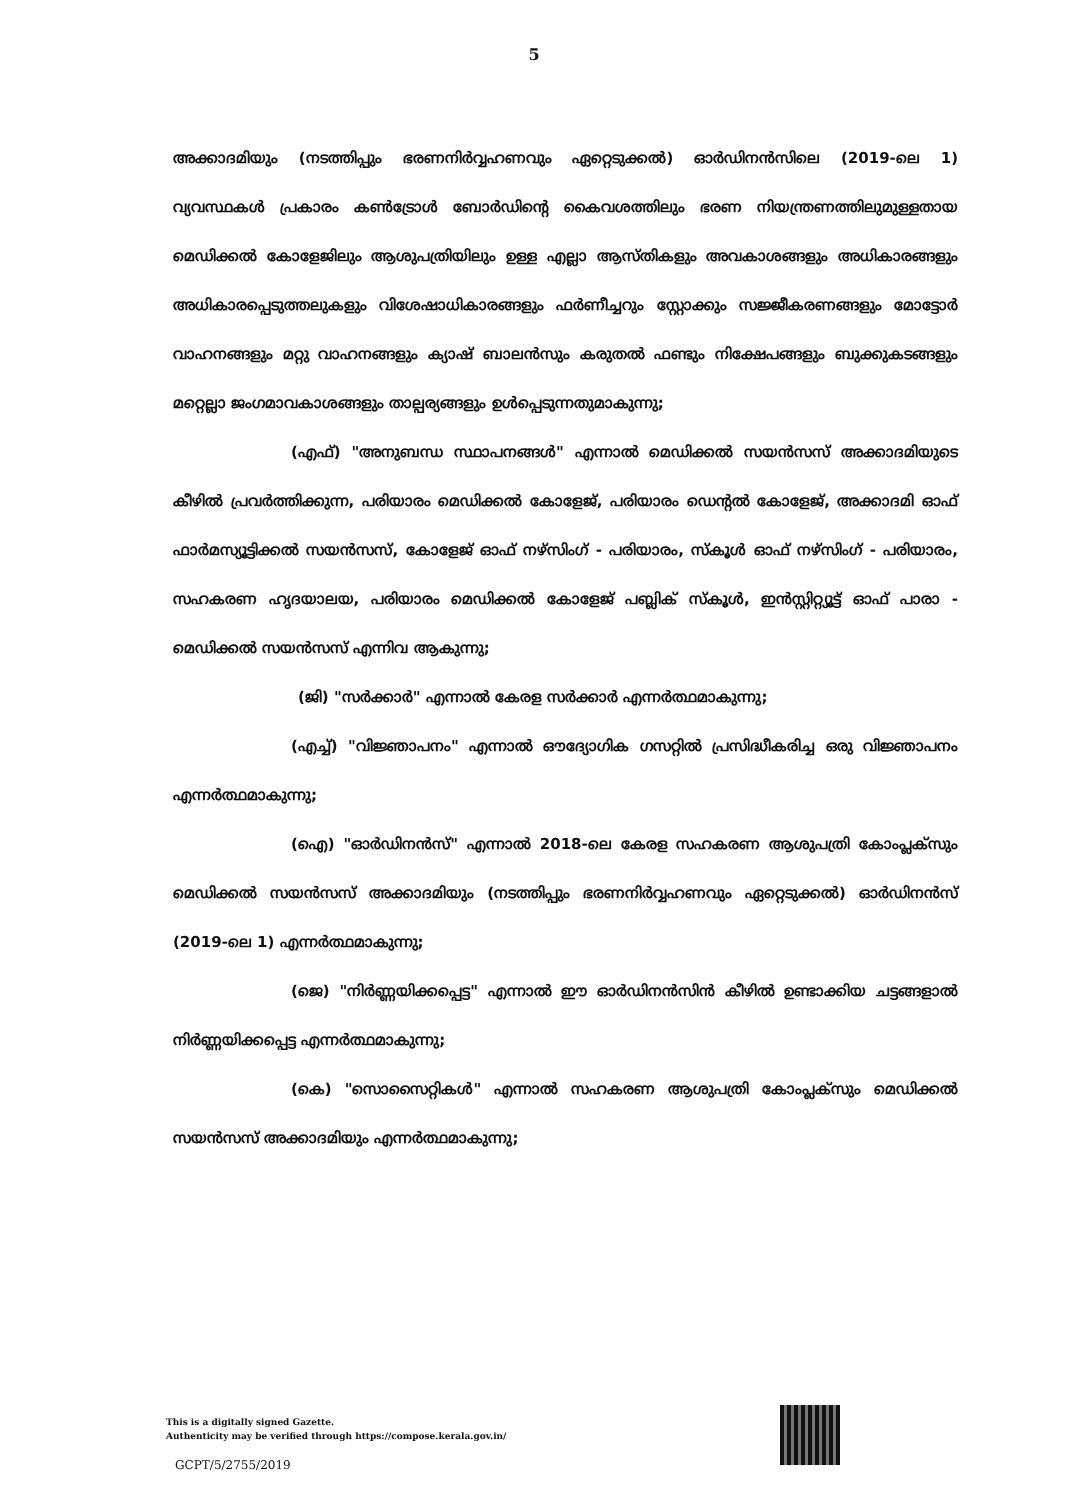5
അക്കാദമിയും (നടത്തിപ്പും ഭരണനിർവ്വഹണവും ഏറ്റെടുക്കൽ) ഓർഡിനൻസിലെ (2019-ലെ 1) വ്യവസ്ഥകൾ പ്രകാരം കൺട്രോൾ ബോർഡിന്റെ കൈവശത്തിലും ഭരണ നിയന്ത്രണത്തിലുമുള്ളതായ മെഡിക്കൽ കോളേജിലും ആശുപത്രിയിലും ഉള്ള എല്ലാ ആസ്തികളും അവകാശങ്ങളും അധികാരങ്ങളും അധികാരപ്പെടുത്തലുകളും വിശേഷാധികാരങ്ങളും ഫർണീച്ചറും സ്റ്റോക്കും സജ്ജീകരണങ്ങളും മോട്ടോർ വാഹനങ്ങളും മറ്റു വാഹനങ്ങളും ക്യാഷ് ബാലൻസും കരുതൽ ഫണ്ടും നിക്ഷേപങ്ങളും ബുക്കുകടങ്ങളും മറ്റെല്ലാ ജംഗമാവകാശങ്ങളും താല്പര്യങ്ങളും ഉൾപ്പെടുന്നതുമാകുന്നു;
(എഫ്) "അനുബന്ധ സ്ഥാപനങ്ങൾ" എന്നാൽ മെഡിക്കൽ സയൻസസ് അക്കാദമിയുടെ കീഴിൽ പ്രവർത്തിക്കുന്ന, പരിയാരം മെഡിക്കൽ കോളേജ്, പരിയാരം ഡെന്റൽ കോളേജ്, അക്കാദമി ഓഫ് ഫാർമസ്യൂട്ടിക്കൽ സയൻസസ്, കോളേജ് ഓഫ് നഴ്സിംഗ് - പരിയാരം, സ്കൂൾ ഓഫ് നഴ്സിംഗ് - പരിയാരം, സഹകരണ ഹൃദയാലയ, പരിയാരം മെഡിക്കൽ കോളേജ് പബ്ലിക് സ്കൂൾ, ഇൻസ്റ്റിറ്റ്യൂട്ട് ഓഫ് പാരാ - മെഡിക്കൽ സയൻസസ് എന്നിവ ആകുന്നു;
(ജി) "സർക്കാർ" എന്നാൽ കേരള സർക്കാർ എന്നർത്ഥമാകുന്നു;
(എച്ച്) "വിജ്ഞാപനം" എന്നാൽ ഔദ്യോഗിക ഗസറ്റിൽ പ്രസിദ്ധീകരിച്ച ഒരു വിജ്ഞാപനം എന്നർത്ഥമാകുന്നു;
(ഐ) "ഓർഡിനൻസ്" എന്നാൽ 2018-ലെ കേരള സഹകരണ ആശുപത്രി കോംപ്ലക്സും മെഡിക്കൽ സയൻസസ് അക്കാദമിയും (നടത്തിപ്പും ഭരണനിർവ്വഹണവും ഏറ്റെടുക്കൽ) ഓർഡിനൻസ് (2019-ലെ 1) എന്നർത്ഥമാകുന്നു;
(ജെ) "നിർണ്ണയിക്കപ്പെട്ട" എന്നാൽ ഈ ഓർഡിനൻസിൻ കീഴിൽ ഉണ്ടാക്കിയ ചട്ടങ്ങളാൽ നിർണ്ണയിക്കപ്പെട്ട എന്നർത്ഥമാകുന്നു;
(കെ) "സൊസൈറ്റികൾ" എന്നാൽ സഹകരണ ആശുപത്രി കോംപ്ലക്സും മെഡിക്കൽ സയൻസസ് അക്കാദമിയും എന്നർത്ഥമാകുന്നു;
This is a digitally signed Gazette.
Authenticity may be verified through https://compose.kerala.gov.in/
GCPT/5/2755/2019